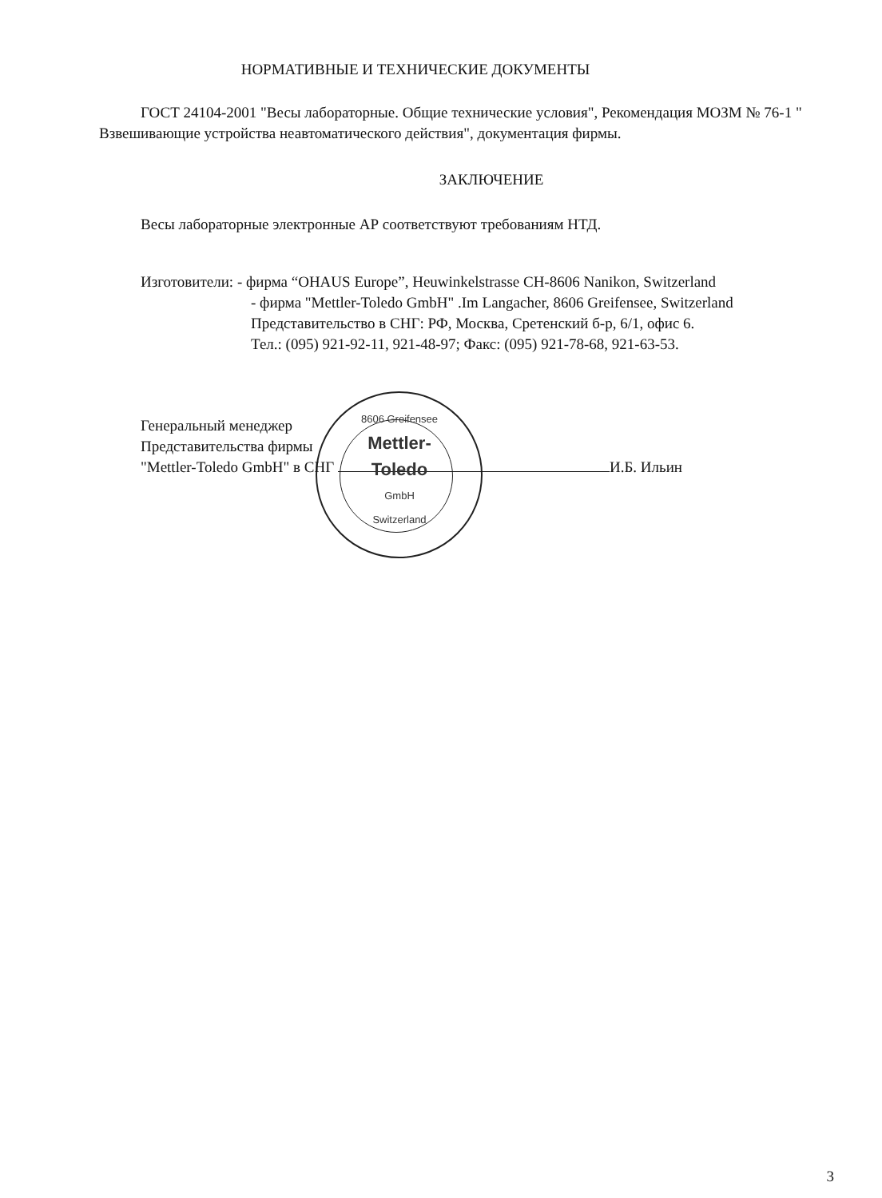НОРМАТИВНЫЕ И ТЕХНИЧЕСКИЕ ДОКУМЕНТЫ
ГОСТ 24104-2001 "Весы лабораторные. Общие технические условия", Рекомендация МОЗМ № 76-1 " Взвешивающие устройства неавтоматического действия", документация фирмы.
ЗАКЛЮЧЕНИЕ
Весы лабораторные электронные АР соответствуют требованиям НТД.
Изготовители: - фирма “OHAUS Europe”, Heuwinkelstrasse CH-8606 Nanikon, Switzerland
- фирма "Mettler-Toledo GmbH" .Im Langacher, 8606 Greifensee, Switzerland
Представительство в СНГ: РФ, Москва, Сретенский б-р, 6/1, офис 6.
Тел.: (095) 921-92-11, 921-48-97; Факс: (095) 921-78-68, 921-63-53.
Генеральный менеджер
Представительства фирмы
"Mettler-Toledo GmbH" в СНГ И.Б. Ильин
8606 Greifensee
Mettler-
Toledo
GmbH
Switzerland
3